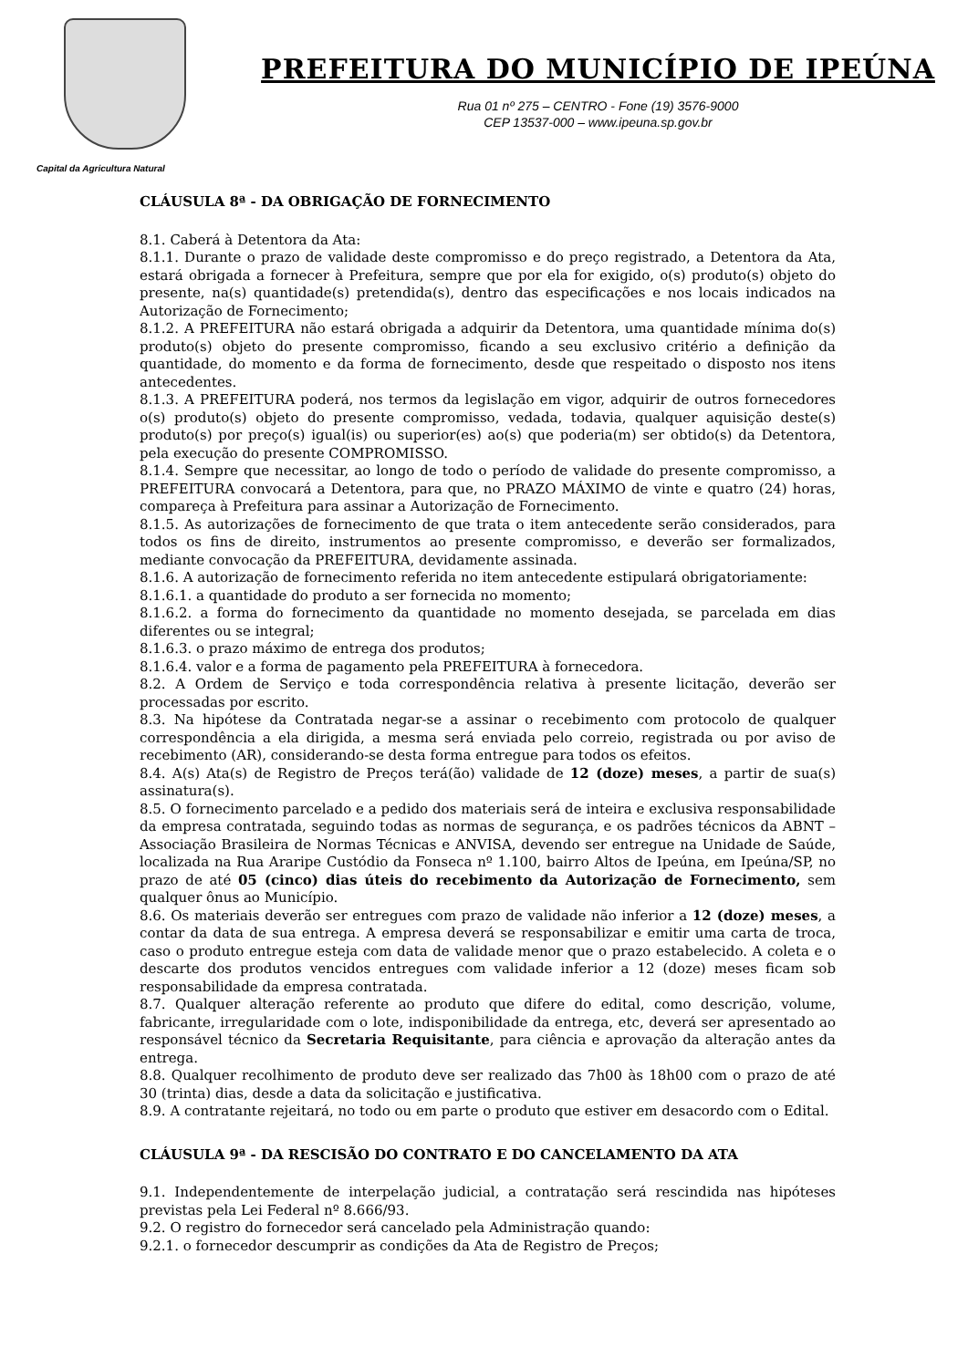Capital da Agricultura Natural
PREFEITURA DO MUNICÍPIO DE IPEÚNA
Rua 01 nº 275 – CENTRO - Fone (19) 3576-9000
CEP 13537-000 – www.ipeuna.sp.gov.br
CLÁUSULA 8ª - DA OBRIGAÇÃO DE FORNECIMENTO
8.1. Caberá à Detentora da Ata:
8.1.1. Durante o prazo de validade deste compromisso e do preço registrado, a Detentora da Ata, estará obrigada a fornecer à Prefeitura, sempre que por ela for exigido, o(s) produto(s) objeto do presente, na(s) quantidade(s) pretendida(s), dentro das especificações e nos locais indicados na Autorização de Fornecimento;
8.1.2. A PREFEITURA não estará obrigada a adquirir da Detentora, uma quantidade mínima do(s) produto(s) objeto do presente compromisso, ficando a seu exclusivo critério a definição da quantidade, do momento e da forma de fornecimento, desde que respeitado o disposto nos itens antecedentes.
8.1.3. A PREFEITURA poderá, nos termos da legislação em vigor, adquirir de outros fornecedores o(s) produto(s) objeto do presente compromisso, vedada, todavia, qualquer aquisição deste(s) produto(s) por preço(s) igual(is) ou superior(es) ao(s) que poderia(m) ser obtido(s) da Detentora, pela execução do presente COMPROMISSO.
8.1.4. Sempre que necessitar, ao longo de todo o período de validade do presente compromisso, a PREFEITURA convocará a Detentora, para que, no PRAZO MÁXIMO de vinte e quatro (24) horas, compareça à Prefeitura para assinar a Autorização de Fornecimento.
8.1.5. As autorizações de fornecimento de que trata o item antecedente serão considerados, para todos os fins de direito, instrumentos ao presente compromisso, e deverão ser formalizados, mediante convocação da PREFEITURA, devidamente assinada.
8.1.6. A autorização de fornecimento referida no item antecedente estipulará obrigatoriamente:
8.1.6.1. a quantidade do produto a ser fornecida no momento;
8.1.6.2. a forma do fornecimento da quantidade no momento desejada, se parcelada em dias diferentes ou se integral;
8.1.6.3. o prazo máximo de entrega dos produtos;
8.1.6.4. valor e a forma de pagamento pela PREFEITURA à fornecedora.
8.2. A Ordem de Serviço e toda correspondência relativa à presente licitação, deverão ser processadas por escrito.
8.3. Na hipótese da Contratada negar-se a assinar o recebimento com protocolo de qualquer correspondência a ela dirigida, a mesma será enviada pelo correio, registrada ou por aviso de recebimento (AR), considerando-se desta forma entregue para todos os efeitos.
8.4. A(s) Ata(s) de Registro de Preços terá(ão) validade de 12 (doze) meses, a partir de sua(s) assinatura(s).
8.5. O fornecimento parcelado e a pedido dos materiais será de inteira e exclusiva responsabilidade da empresa contratada, seguindo todas as normas de segurança, e os padrões técnicos da ABNT – Associação Brasileira de Normas Técnicas e ANVISA, devendo ser entregue na Unidade de Saúde, localizada na Rua Araripe Custódio da Fonseca nº 1.100, bairro Altos de Ipeúna, em Ipeúna/SP, no prazo de até 05 (cinco) dias úteis do recebimento da Autorização de Fornecimento, sem qualquer ônus ao Município.
8.6. Os materiais deverão ser entregues com prazo de validade não inferior a 12 (doze) meses, a contar da data de sua entrega. A empresa deverá se responsabilizar e emitir uma carta de troca, caso o produto entregue esteja com data de validade menor que o prazo estabelecido. A coleta e o descarte dos produtos vencidos entregues com validade inferior a 12 (doze) meses ficam sob responsabilidade da empresa contratada.
8.7. Qualquer alteração referente ao produto que difere do edital, como descrição, volume, fabricante, irregularidade com o lote, indisponibilidade da entrega, etc, deverá ser apresentado ao responsável técnico da Secretaria Requisitante, para ciência e aprovação da alteração antes da entrega.
8.8. Qualquer recolhimento de produto deve ser realizado das 7h00 às 18h00 com o prazo de até 30 (trinta) dias, desde a data da solicitação e justificativa.
8.9. A contratante rejeitará, no todo ou em parte o produto que estiver em desacordo com o Edital.
CLÁUSULA 9ª - DA RESCISÃO DO CONTRATO E DO CANCELAMENTO DA ATA
9.1. Independentemente de interpelação judicial, a contratação será rescindida nas hipóteses previstas pela Lei Federal nº 8.666/93.
9.2. O registro do fornecedor será cancelado pela Administração quando:
9.2.1. o fornecedor descumprir as condições da Ata de Registro de Preços;